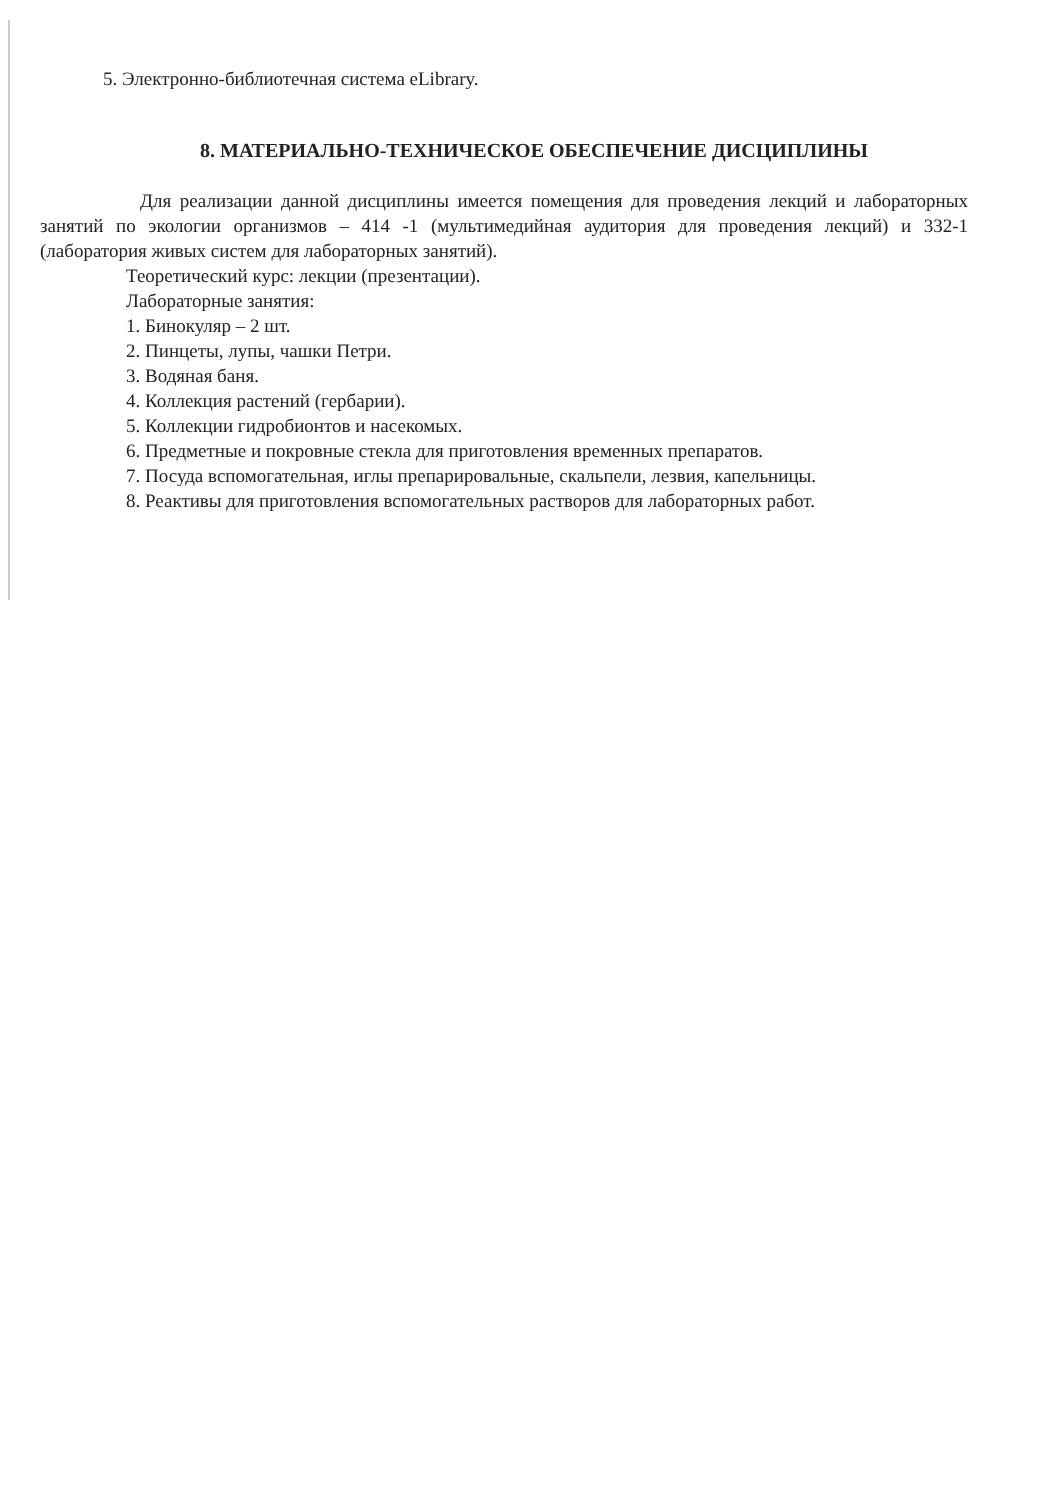5. Электронно-библиотечная система eLibrary.
8. МАТЕРИАЛЬНО-ТЕХНИЧЕСКОЕ ОБЕСПЕЧЕНИЕ ДИСЦИПЛИНЫ
Для реализации данной дисциплины имеется помещения для проведения лекций и лабораторных занятий по экологии организмов – 414 -1 (мультимедийная аудитория для проведения лекций) и 332-1 (лаборатория живых систем для лабораторных занятий).
Теоретический курс: лекции (презентации).
Лабораторные занятия:
1. Бинокуляр – 2 шт.
2. Пинцеты, лупы, чашки Петри.
3. Водяная баня.
4. Коллекция растений (гербарии).
5. Коллекции гидробионтов и насекомых.
6. Предметные и покровные стекла для приготовления временных препаратов.
7. Посуда вспомогательная, иглы препарировальные, скальпели, лезвия, капельницы.
8. Реактивы для приготовления вспомогательных растворов для лабораторных работ.